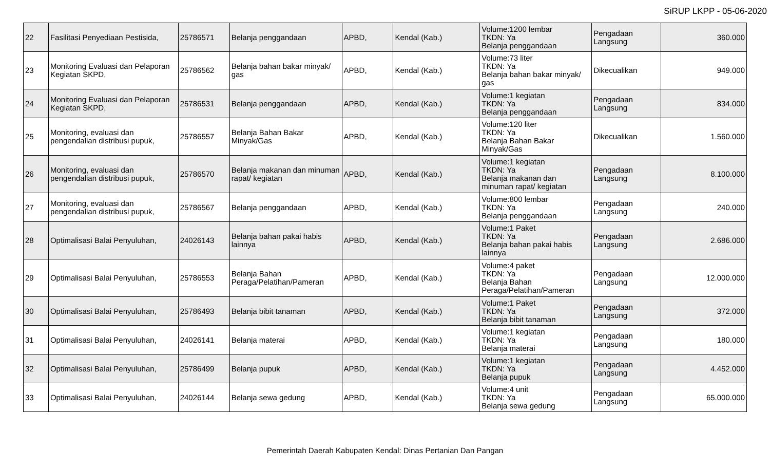SiRUP LKPP - 05-06-2020
| 22 | Fasilitasi Penyediaan Pestisida, | 25786571 | Belanja penggandaan | APBD, | Kendal (Kab.) | Volume:1200 lembar TKDN: Ya Belanja penggandaan | Pengadaan Langsung | 360.000 |
| 23 | Monitoring Evaluasi dan Pelaporan Kegiatan SKPD, | 25786562 | Belanja bahan bakar minyak/ gas | APBD, | Kendal (Kab.) | Volume:73 liter TKDN: Ya Belanja bahan bakar minyak/ gas | Dikecualikan | 949.000 |
| 24 | Monitoring Evaluasi dan Pelaporan Kegiatan SKPD, | 25786531 | Belanja penggandaan | APBD, | Kendal (Kab.) | Volume:1 kegiatan TKDN: Ya Belanja penggandaan | Pengadaan Langsung | 834.000 |
| 25 | Monitoring, evaluasi dan pengendalian distribusi pupuk, | 25786557 | Belanja Bahan Bakar Minyak/Gas | APBD, | Kendal (Kab.) | Volume:120 liter TKDN: Ya Belanja Bahan Bakar Minyak/Gas | Dikecualikan | 1.560.000 |
| 26 | Monitoring, evaluasi dan pengendalian distribusi pupuk, | 25786570 | Belanja makanan dan minuman rapat/ kegiatan | APBD, | Kendal (Kab.) | Volume:1 kegiatan TKDN: Ya Belanja makanan dan minuman rapat/ kegiatan | Pengadaan Langsung | 8.100.000 |
| 27 | Monitoring, evaluasi dan pengendalian distribusi pupuk, | 25786567 | Belanja penggandaan | APBD, | Kendal (Kab.) | Volume:800 lembar TKDN: Ya Belanja penggandaan | Pengadaan Langsung | 240.000 |
| 28 | Optimalisasi Balai Penyuluhan, | 24026143 | Belanja bahan pakai habis lainnya | APBD, | Kendal (Kab.) | Volume:1 Paket TKDN: Ya Belanja bahan pakai habis lainnya | Pengadaan Langsung | 2.686.000 |
| 29 | Optimalisasi Balai Penyuluhan, | 25786553 | Belanja Bahan Peraga/Pelatihan/Pameran | APBD, | Kendal (Kab.) | Volume:4 paket TKDN: Ya Belanja Bahan Peraga/Pelatihan/Pameran | Pengadaan Langsung | 12.000.000 |
| 30 | Optimalisasi Balai Penyuluhan, | 25786493 | Belanja bibit tanaman | APBD, | Kendal (Kab.) | Volume:1 Paket TKDN: Ya Belanja bibit tanaman | Pengadaan Langsung | 372.000 |
| 31 | Optimalisasi Balai Penyuluhan, | 24026141 | Belanja materai | APBD, | Kendal (Kab.) | Volume:1 kegiatan TKDN: Ya Belanja materai | Pengadaan Langsung | 180.000 |
| 32 | Optimalisasi Balai Penyuluhan, | 25786499 | Belanja pupuk | APBD, | Kendal (Kab.) | Volume:1 kegiatan TKDN: Ya Belanja pupuk | Pengadaan Langsung | 4.452.000 |
| 33 | Optimalisasi Balai Penyuluhan, | 24026144 | Belanja sewa gedung | APBD, | Kendal (Kab.) | Volume:4 unit TKDN: Ya Belanja sewa gedung | Pengadaan Langsung | 65.000.000 |
Pemerintah Daerah Kabupaten Kendal: Dinas Pertanian Dan Pangan